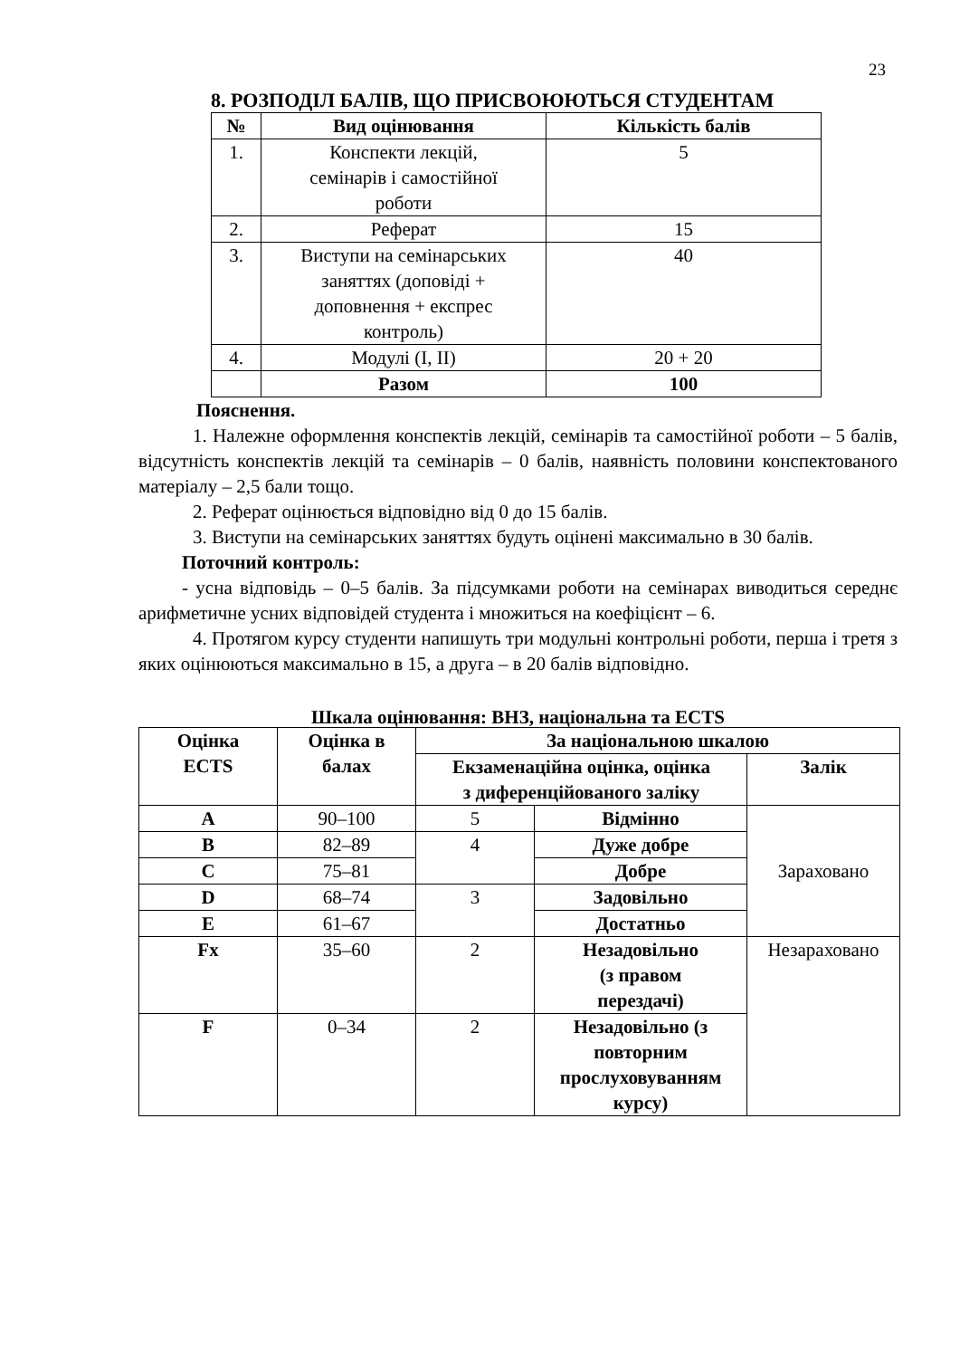23
8. РОЗПОДІЛ БАЛІВ, ЩО ПРИСВОЮЮТЬСЯ СТУДЕНТАМ
| № | Вид оцінювання | Кількість балів |
| --- | --- | --- |
| 1. | Конспекти лекцій, семінарів і самостійної роботи | 5 |
| 2. | Реферат | 15 |
| 3. | Виступи на семінарських заняттях (доповіді + доповнення + експрес контроль) | 40 |
| 4. | Модулі (І, ІІ) | 20 + 20 |
| | Разом | 100 |
Пояснення.
1. Належне оформлення конспектів лекцій, семінарів та самостійної роботи – 5 балів, відсутність конспектів лекцій та семінарів – 0 балів, наявність половини конспектованого матеріалу – 2,5 бали тощо.
2. Реферат оцінюється відповідно від 0 до 15 балів.
3. Виступи на семінарських заняттях будуть оцінені максимально в 30 балів.
Поточний контроль:
- усна відповідь – 0–5 балів. За підсумками роботи на семінарах виводиться середнє арифметичне усних відповідей студента і множиться на коефіцієнт – 6.
4. Протягом курсу студенти напишуть три модульні контрольні роботи, перша і третя з яких оцінюються максимально в 15, а друга – в 20 балів відповідно.
Шкала оцінювання: ВНЗ, національна та ECTS
| Оцінка ECTS | Оцінка в балах | За національною шкалою | | |
| --- | --- | --- | --- | --- |
| | | Екзаменаційна оцінка, оцінка з диференційованого заліку | | Залік |
| A | 90–100 | 5 | Відмінно | Зараховано |
| B | 82–89 | 4 | Дуже добре | |
| C | 75–81 | | Добре | |
| D | 68–74 | 3 | Задовільно | |
| E | 61–67 | | Достатньо | |
| Fx | 35–60 | 2 | Незадовільно (з правом перездачі) | Незараховано |
| F | 0–34 | 2 | Незадовільно (з повторним прослуховуванням курсу) | |